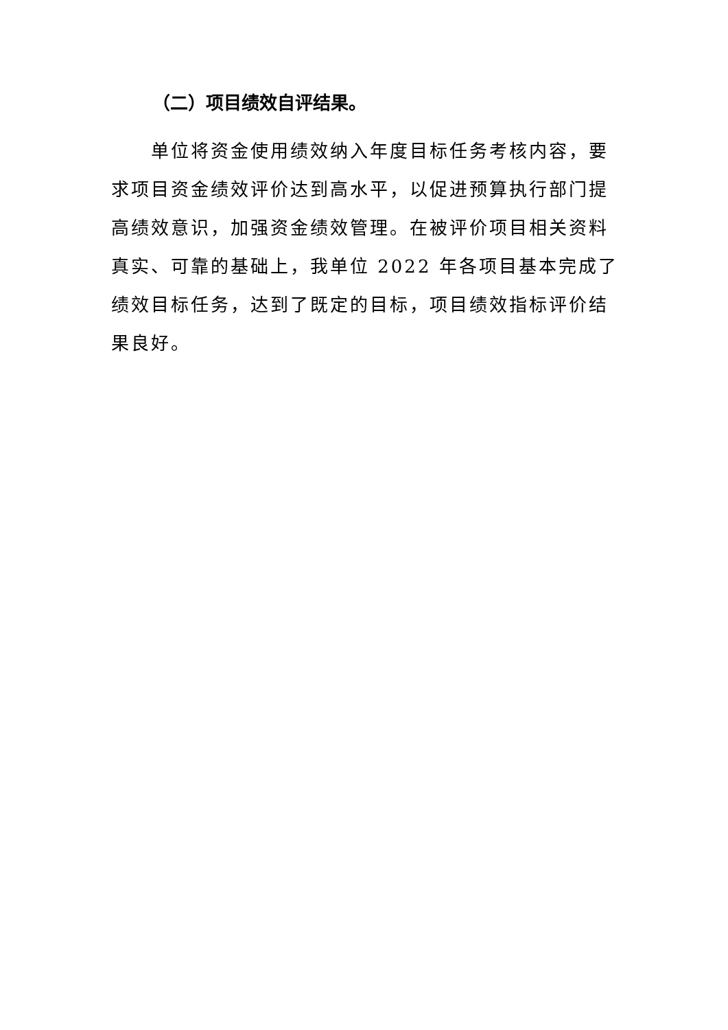（二）项目绩效自评结果。
单位将资金使用绩效纳入年度目标任务考核内容，要求项目资金绩效评价达到高水平，以促进预算执行部门提高绩效意识，加强资金绩效管理。在被评价项目相关资料真实、可靠的基础上，我单位 2022 年各项目基本完成了绩效目标任务，达到了既定的目标，项目绩效指标评价结果良好。